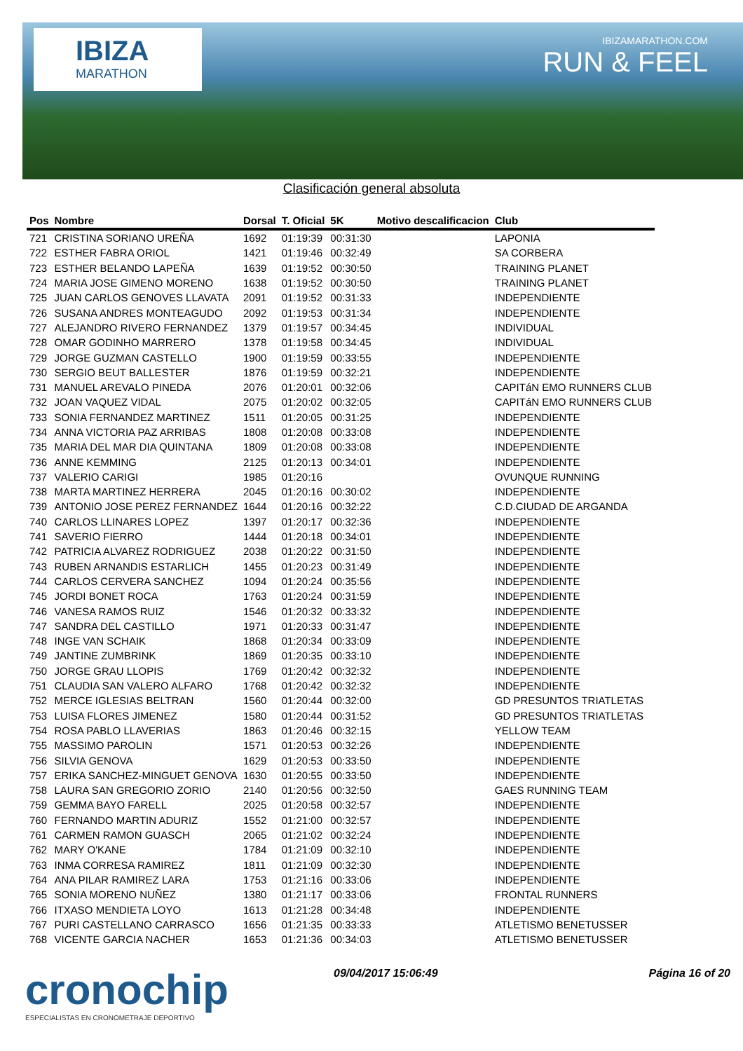IBIZA
MARATHON
IBIZAMARATHON.COM
RUN & FEEL
Clasificación general absoluta
| Pos | Nombre | Dorsal | T. Oficial | 5K | Motivo descalificacion | Club |
| --- | --- | --- | --- | --- | --- | --- |
| 721 | CRISTINA SORIANO UREÑA | 1692 | 01:19:39 | 00:31:30 | | LAPONIA |
| 722 | ESTHER FABRA ORIOL | 1421 | 01:19:46 | 00:32:49 | | SA CORBERA |
| 723 | ESTHER BELANDO LAPEÑA | 1639 | 01:19:52 | 00:30:50 | | TRAINING PLANET |
| 724 | MARIA JOSE GIMENO MORENO | 1638 | 01:19:52 | 00:30:50 | | TRAINING PLANET |
| 725 | JUAN CARLOS GENOVES LLAVATA | 2091 | 01:19:52 | 00:31:33 | | INDEPENDIENTE |
| 726 | SUSANA ANDRES MONTEAGUDO | 2092 | 01:19:53 | 00:31:34 | | INDEPENDIENTE |
| 727 | ALEJANDRO RIVERO FERNANDEZ | 1379 | 01:19:57 | 00:34:45 | | INDIVIDUAL |
| 728 | OMAR GODINHO MARRERO | 1378 | 01:19:58 | 00:34:45 | | INDIVIDUAL |
| 729 | JORGE GUZMAN CASTELLO | 1900 | 01:19:59 | 00:33:55 | | INDEPENDIENTE |
| 730 | SERGIO BEUT BALLESTER | 1876 | 01:19:59 | 00:32:21 | | INDEPENDIENTE |
| 731 | MANUEL AREVALO PINEDA | 2076 | 01:20:01 | 00:32:06 | | CAPITáN EMO RUNNERS CLUB |
| 732 | JOAN VAQUEZ VIDAL | 2075 | 01:20:02 | 00:32:05 | | CAPITáN EMO RUNNERS CLUB |
| 733 | SONIA FERNANDEZ MARTINEZ | 1511 | 01:20:05 | 00:31:25 | | INDEPENDIENTE |
| 734 | ANNA VICTORIA PAZ ARRIBAS | 1808 | 01:20:08 | 00:33:08 | | INDEPENDIENTE |
| 735 | MARIA DEL MAR DIA QUINTANA | 1809 | 01:20:08 | 00:33:08 | | INDEPENDIENTE |
| 736 | ANNE KEMMING | 2125 | 01:20:13 | 00:34:01 | | INDEPENDIENTE |
| 737 | VALERIO CARIGI | 1985 | 01:20:16 | | | OVUNQUE RUNNING |
| 738 | MARTA MARTINEZ HERRERA | 2045 | 01:20:16 | 00:30:02 | | INDEPENDIENTE |
| 739 | ANTONIO JOSE PEREZ FERNANDEZ | 1644 | 01:20:16 | 00:32:22 | | C.D.CIUDAD DE ARGANDA |
| 740 | CARLOS LLINARES LOPEZ | 1397 | 01:20:17 | 00:32:36 | | INDEPENDIENTE |
| 741 | SAVERIO FIERRO | 1444 | 01:20:18 | 00:34:01 | | INDEPENDIENTE |
| 742 | PATRICIA ALVAREZ RODRIGUEZ | 2038 | 01:20:22 | 00:31:50 | | INDEPENDIENTE |
| 743 | RUBEN ARNANDIS ESTARLICH | 1455 | 01:20:23 | 00:31:49 | | INDEPENDIENTE |
| 744 | CARLOS CERVERA SANCHEZ | 1094 | 01:20:24 | 00:35:56 | | INDEPENDIENTE |
| 745 | JORDI BONET ROCA | 1763 | 01:20:24 | 00:31:59 | | INDEPENDIENTE |
| 746 | VANESA RAMOS RUIZ | 1546 | 01:20:32 | 00:33:32 | | INDEPENDIENTE |
| 747 | SANDRA DEL CASTILLO | 1971 | 01:20:33 | 00:31:47 | | INDEPENDIENTE |
| 748 | INGE VAN SCHAIK | 1868 | 01:20:34 | 00:33:09 | | INDEPENDIENTE |
| 749 | JANTINE ZUMBRINK | 1869 | 01:20:35 | 00:33:10 | | INDEPENDIENTE |
| 750 | JORGE GRAU LLOPIS | 1769 | 01:20:42 | 00:32:32 | | INDEPENDIENTE |
| 751 | CLAUDIA SAN VALERO ALFARO | 1768 | 01:20:42 | 00:32:32 | | INDEPENDIENTE |
| 752 | MERCE IGLESIAS BELTRAN | 1560 | 01:20:44 | 00:32:00 | | GD PRESUNTOS TRIATLETAS |
| 753 | LUISA FLORES JIMENEZ | 1580 | 01:20:44 | 00:31:52 | | GD PRESUNTOS TRIATLETAS |
| 754 | ROSA PABLO LLAVERIAS | 1863 | 01:20:46 | 00:32:15 | | YELLOW TEAM |
| 755 | MASSIMO PAROLIN | 1571 | 01:20:53 | 00:32:26 | | INDEPENDIENTE |
| 756 | SILVIA GENOVA | 1629 | 01:20:53 | 00:33:50 | | INDEPENDIENTE |
| 757 | ERIKA SANCHEZ-MINGUET GENOVA | 1630 | 01:20:55 | 00:33:50 | | INDEPENDIENTE |
| 758 | LAURA SAN GREGORIO ZORIO | 2140 | 01:20:56 | 00:32:50 | | GAES RUNNING TEAM |
| 759 | GEMMA BAYO FARELL | 2025 | 01:20:58 | 00:32:57 | | INDEPENDIENTE |
| 760 | FERNANDO MARTIN ADURIZ | 1552 | 01:21:00 | 00:32:57 | | INDEPENDIENTE |
| 761 | CARMEN RAMON GUASCH | 2065 | 01:21:02 | 00:32:24 | | INDEPENDIENTE |
| 762 | MARY O'KANE | 1784 | 01:21:09 | 00:32:10 | | INDEPENDIENTE |
| 763 | INMA CORRESA RAMIREZ | 1811 | 01:21:09 | 00:32:30 | | INDEPENDIENTE |
| 764 | ANA PILAR RAMIREZ LARA | 1753 | 01:21:16 | 00:33:06 | | INDEPENDIENTE |
| 765 | SONIA MORENO NUÑEZ | 1380 | 01:21:17 | 00:33:06 | | FRONTAL RUNNERS |
| 766 | ITXASO MENDIETA LOYO | 1613 | 01:21:28 | 00:34:48 | | INDEPENDIENTE |
| 767 | PURI CASTELLANO CARRASCO | 1656 | 01:21:35 | 00:33:33 | | ATLETISMO BENETUSSER |
| 768 | VICENTE GARCIA NACHER | 1653 | 01:21:36 | 00:34:03 | | ATLETISMO BENETUSSER |
cronochip
ESPECIALISTAS EN CRONOMETRAJE DEPORTIVO
09/04/2017 15:06:49 Página 16 of 20